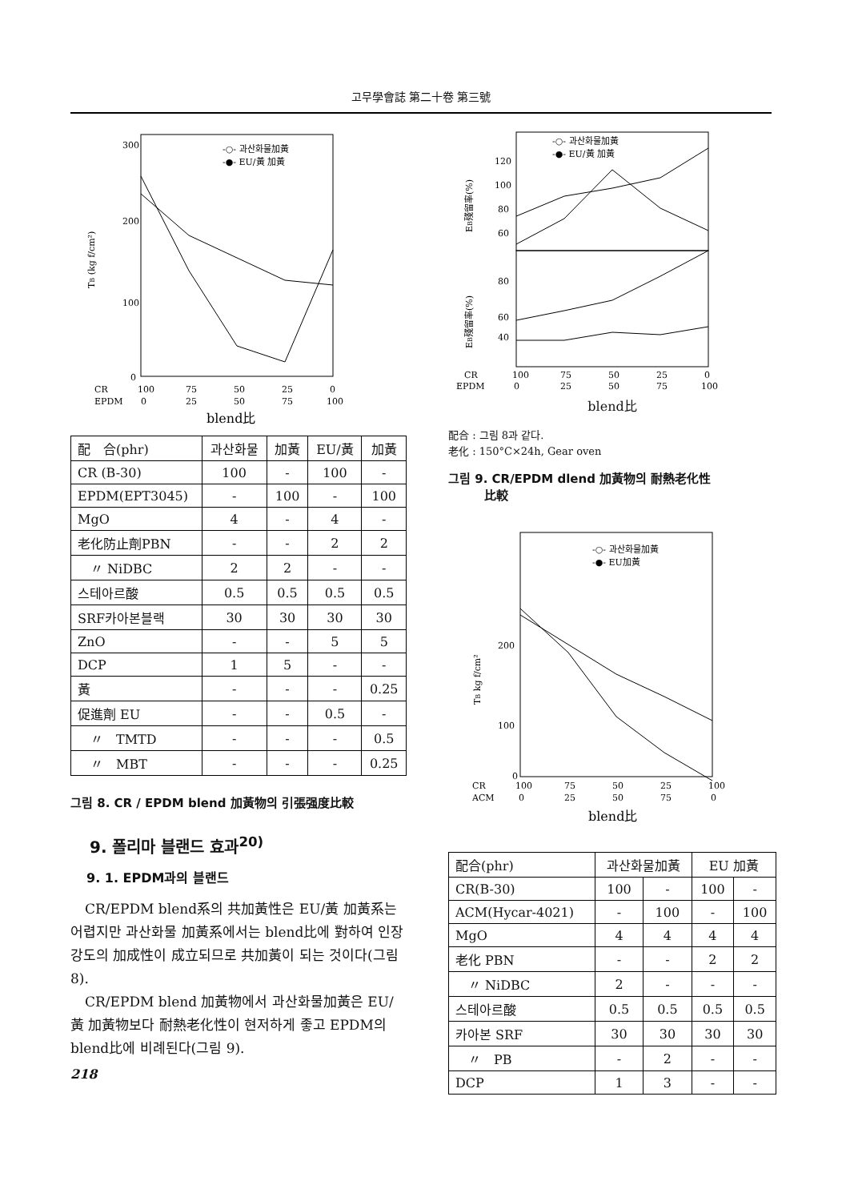고무學會誌 第二十卷 第三號
300
200
100
0
TB (kg f/cm²)
-○- 과산화물加黃
-●- EU/黃 加黃
CR
EPDM
100
75
50
25
0
0
25
50
75
100
blend比
| 配 合(phr) | 과산화물 | 加黃 | EU/黃 | 加黃 |
| --- | --- | --- | --- | --- |
| CR (B-30) | 100 | - | 100 | - |
| EPDM(EPT3045) | - | 100 | - | 100 |
| MgO | 4 | - | 4 | - |
| 老化防止劑PBN | - | - | 2 | 2 |
| 〃 NiDBC | 2 | 2 | - | - |
| 스테아르酸 | 0.5 | 0.5 | 0.5 | 0.5 |
| SRF카아본블랙 | 30 | 30 | 30 | 30 |
| ZnO | - | - | 5 | 5 |
| DCP | 1 | 5 | - | - |
| 黃 | - | - | - | 0.25 |
| 促進劑 EU | - | - | 0.5 | - |
| 〃 TMTD | - | - | - | 0.5 |
| 〃 MBT | - | - | - | 0.25 |
그림 8. CR / EPDM blend 加黃物의 引張强度比較
9. 폴리마 블랜드 효과<sup>20)</sup>
9. 1. EPDM과의 블랜드
CR/EPDM blend系의 共加黃性은 EU/黃 加黃系는 어렵지만 과산화물 加黃系에서는 blend比에 對하여 인장강도의 加成性이 成立되므로 共加黃이 되는 것이다(그림 8).
CR/EPDM blend 加黃物에서 과산화물加黃은 EU/黃 加黃物보다 耐熱老化性이 현저하게 좋고 EPDM의 blend比에 비례된다(그림 9).
218
120
100
80
60
80
60
40
EB殘留率(%)
EB殘留率(%)
-○- 과산화물加黃
-●- EU/黃 加黃
CR
EPDM
100
75
50
25
0
0
25
50
75
100
blend比
配合 : 그림 8과 같다.
老化 : 150°C×24h, Gear oven
그림 9. CR/EPDM dlend 加黃物의 耐熱老化性
　　　比較
200
100
0
TB kg f/cm²
-○- 과산화물加黃
-●- EU加黃
CR
ACM
100
75
50
25
100
0
25
50
75
0
blend比
| 配合(phr) | 과산화물加黃 | | EU 加黃 | |
| --- | --- | --- | --- | --- |
| CR(B-30) | 100 | - | 100 | - |
| ACM(Hycar-4021) | - | 100 | - | 100 |
| MgO | 4 | 4 | 4 | 4 |
| 老化 PBN | - | - | 2 | 2 |
| 〃 NiDBC | 2 | - | - | - |
| 스테아르酸 | 0.5 | 0.5 | 0.5 | 0.5 |
| 카아본 SRF | 30 | 30 | 30 | 30 |
| 〃 PB | - | 2 | - | - |
| DCP | 1 | 3 | - | - |